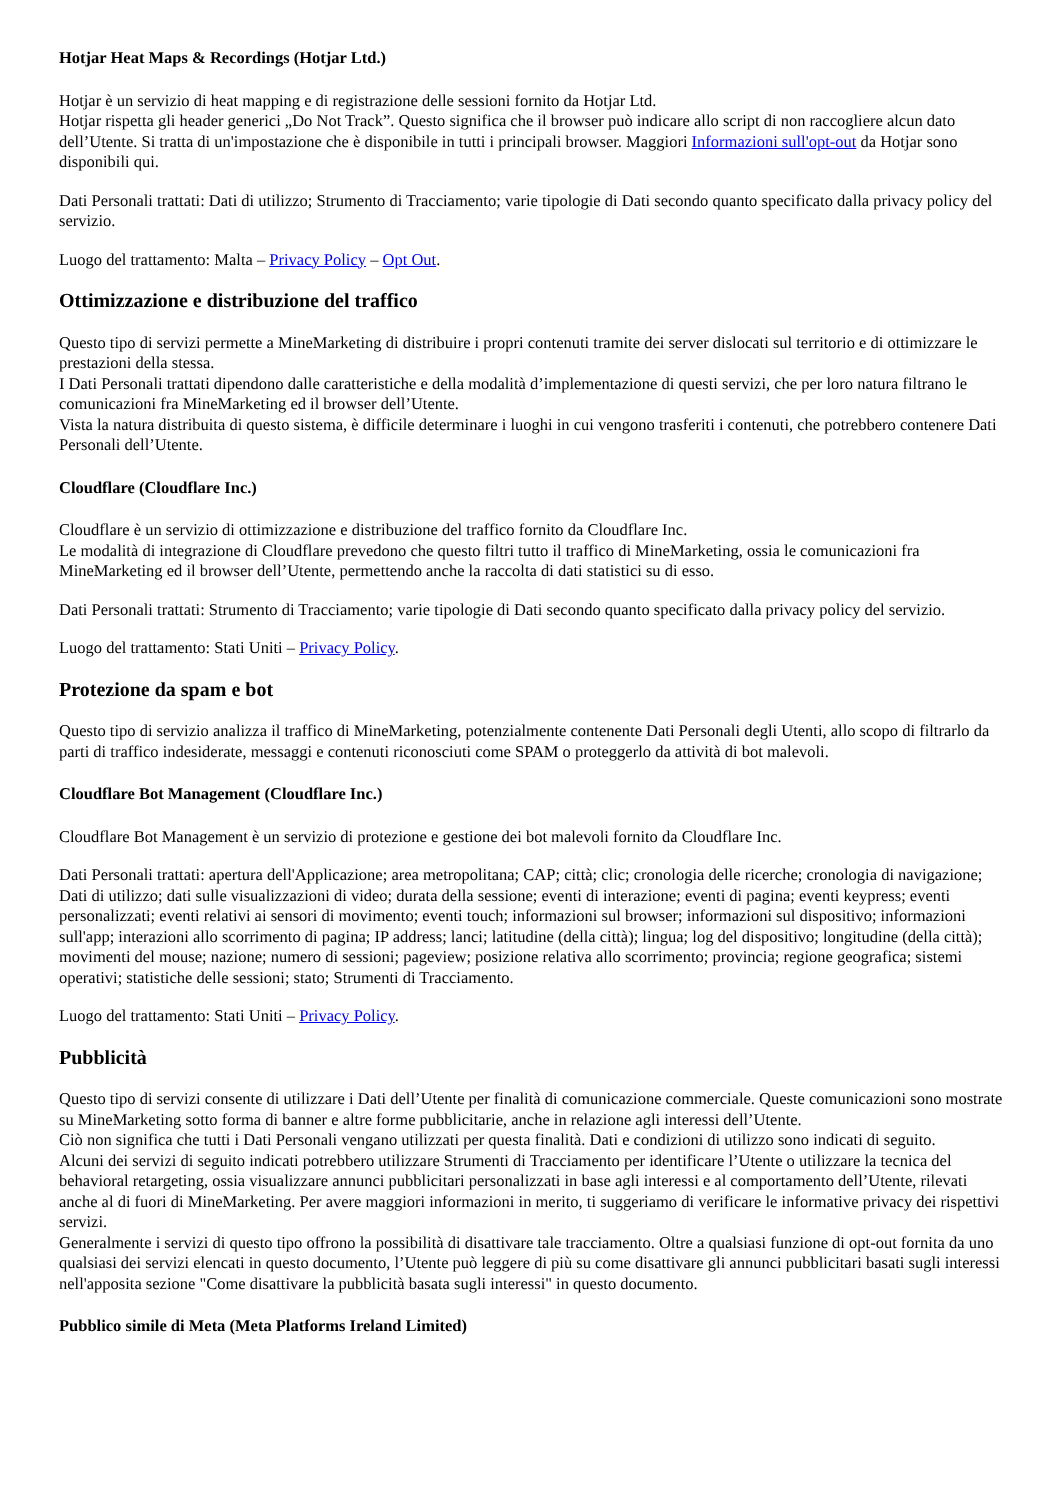Hotjar Heat Maps & Recordings (Hotjar Ltd.)
Hotjar è un servizio di heat mapping e di registrazione delle sessioni fornito da Hotjar Ltd.
Hotjar rispetta gli header generici „Do Not Track”. Questo significa che il browser può indicare allo script di non raccogliere alcun dato dell’Utente. Si tratta di un'impostazione che è disponibile in tutti i principali browser. Maggiori Informazioni sull'opt-out da Hotjar sono disponibili qui.
Dati Personali trattati: Dati di utilizzo; Strumento di Tracciamento; varie tipologie di Dati secondo quanto specificato dalla privacy policy del servizio.
Luogo del trattamento: Malta – Privacy Policy – Opt Out.
Ottimizzazione e distribuzione del traffico
Questo tipo di servizi permette a MineMarketing di distribuire i propri contenuti tramite dei server dislocati sul territorio e di ottimizzare le prestazioni della stessa.
I Dati Personali trattati dipendono dalle caratteristiche e della modalità d’implementazione di questi servizi, che per loro natura filtrano le comunicazioni fra MineMarketing ed il browser dell’Utente.
Vista la natura distribuita di questo sistema, è difficile determinare i luoghi in cui vengono trasferiti i contenuti, che potrebbero contenere Dati Personali dell’Utente.
Cloudflare (Cloudflare Inc.)
Cloudflare è un servizio di ottimizzazione e distribuzione del traffico fornito da Cloudflare Inc.
Le modalità di integrazione di Cloudflare prevedono che questo filtri tutto il traffico di MineMarketing, ossia le comunicazioni fra MineMarketing ed il browser dell’Utente, permettendo anche la raccolta di dati statistici su di esso.
Dati Personali trattati: Strumento di Tracciamento; varie tipologie di Dati secondo quanto specificato dalla privacy policy del servizio.
Luogo del trattamento: Stati Uniti – Privacy Policy.
Protezione da spam e bot
Questo tipo di servizio analizza il traffico di MineMarketing, potenzialmente contenente Dati Personali degli Utenti, allo scopo di filtrarlo da parti di traffico indesiderate, messaggi e contenuti riconosciuti come SPAM o proteggerlo da attività di bot malevoli.
Cloudflare Bot Management (Cloudflare Inc.)
Cloudflare Bot Management è un servizio di protezione e gestione dei bot malevoli fornito da Cloudflare Inc.
Dati Personali trattati: apertura dell'Applicazione; area metropolitana; CAP; città; clic; cronologia delle ricerche; cronologia di navigazione; Dati di utilizzo; dati sulle visualizzazioni di video; durata della sessione; eventi di interazione; eventi di pagina; eventi keypress; eventi personalizzati; eventi relativi ai sensori di movimento; eventi touch; informazioni sul browser; informazioni sul dispositivo; informazioni sull'app; interazioni allo scorrimento di pagina; IP address; lanci; latitudine (della città); lingua; log del dispositivo; longitudine (della città); movimenti del mouse; nazione; numero di sessioni; pageview; posizione relativa allo scorrimento; provincia; regione geografica; sistemi operativi; statistiche delle sessioni; stato; Strumenti di Tracciamento.
Luogo del trattamento: Stati Uniti – Privacy Policy.
Pubblicità
Questo tipo di servizi consente di utilizzare i Dati dell’Utente per finalità di comunicazione commerciale. Queste comunicazioni sono mostrate su MineMarketing sotto forma di banner e altre forme pubblicitarie, anche in relazione agli interessi dell’Utente.
Ciò non significa che tutti i Dati Personali vengano utilizzati per questa finalità. Dati e condizioni di utilizzo sono indicati di seguito.
Alcuni dei servizi di seguito indicati potrebbero utilizzare Strumenti di Tracciamento per identificare l’Utente o utilizzare la tecnica del behavioral retargeting, ossia visualizzare annunci pubblicitari personalizzati in base agli interessi e al comportamento dell’Utente, rilevati anche al di fuori di MineMarketing. Per avere maggiori informazioni in merito, ti suggeriamo di verificare le informative privacy dei rispettivi servizi.
Generalmente i servizi di questo tipo offrono la possibilità di disattivare tale tracciamento. Oltre a qualsiasi funzione di opt-out fornita da uno qualsiasi dei servizi elencati in questo documento, l’Utente può leggere di più su come disattivare gli annunci pubblicitari basati sugli interessi nell'apposita sezione "Come disattivare la pubblicità basata sugli interessi" in questo documento.
Pubblico simile di Meta (Meta Platforms Ireland Limited)